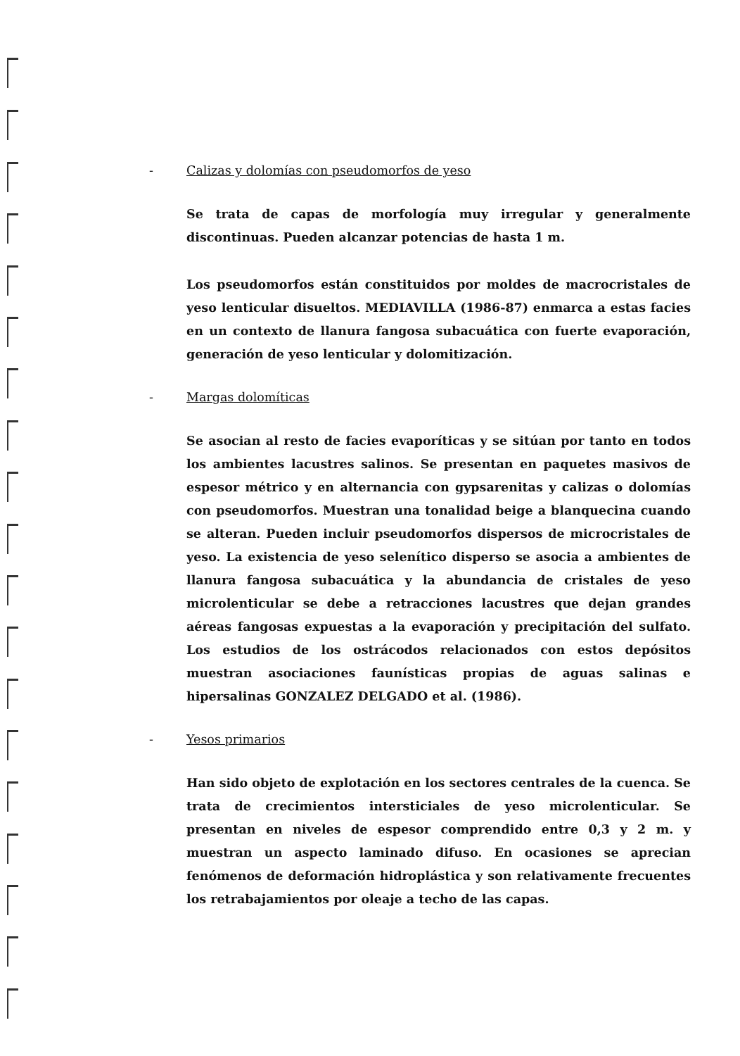- Calizas y dolomías con pseudomorfos de yeso
Se trata de capas de morfología muy irregular y generalmente discontinuas. Pueden alcanzar potencias de hasta 1 m.
Los pseudomorfos están constituidos por moldes de macrocristales de yeso lenticular disueltos. MEDIAVILLA (1986-87) enmarca a estas facies en un contexto de llanura fangosa subacuática con fuerte evaporación, generación de yeso lenticular y dolomitización.
- Margas dolomíticas
Se asocian al resto de facies evaporíticas y se sitúan por tanto en todos los ambientes lacustres salinos. Se presentan en paquetes masivos de espesor métrico y en alternancia con gypsarenitas y calizas o dolomías con pseudomorfos. Muestran una tonalidad beige a blanquecina cuando se alteran. Pueden incluir pseudomorfos dispersos de microcristales de yeso. La existencia de yeso selenítico disperso se asocia a ambientes de llanura fangosa subacuática y la abundancia de cristales de yeso microlenticular se debe a retracciones lacustres que dejan grandes aéreas fangosas expuestas a la evaporación y precipitación del sulfato. Los estudios de los ostrácodos relacionados con estos depósitos muestran asociaciones faunísticas propias de aguas salinas e hipersalinas GONZALEZ DELGADO et al. (1986).
- Yesos primarios
Han sido objeto de explotación en los sectores centrales de la cuenca. Se trata de crecimientos intersticiales de yeso microlenticular. Se presentan en niveles de espesor comprendido entre 0,3 y 2 m. y muestran un aspecto laminado difuso. En ocasiones se aprecian fenómenos de deformación hidroplástica y son relativamente frecuentes los retrabajamientos por oleaje a techo de las capas.